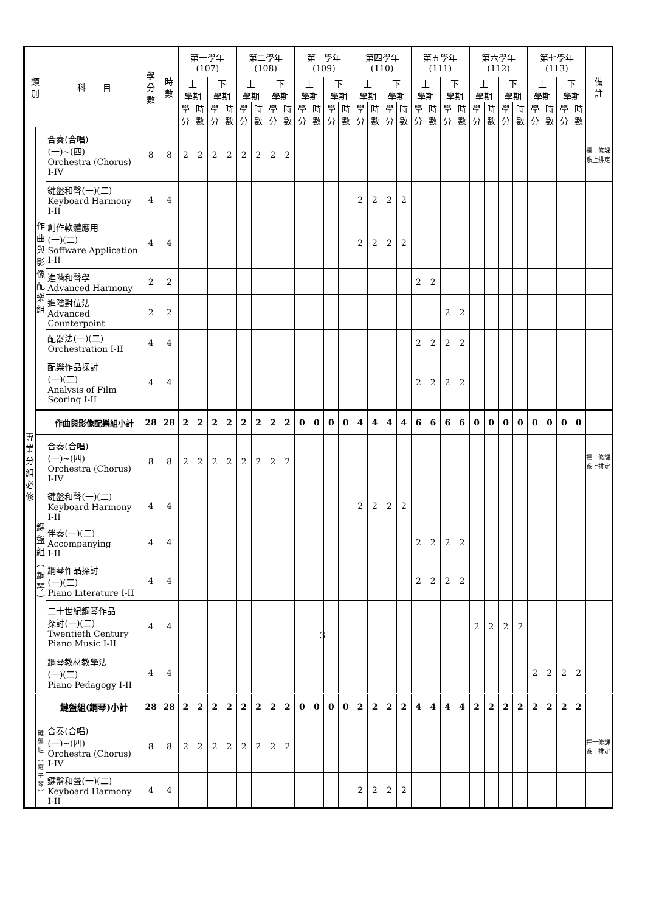| 類 別 | | 科 目 | 學 分 數 | 時 數 | 第一學年 (107) | | | | 第二學年 (108) | | | | 第三學年 (109) | | | | 第四學年 (110) | | | | 第五學年 (111) | | | | 第六學年 (112) | | | | 第七學年 (113) | | | | 備 註 |
| --- | --- | --- | --- | --- | --- | --- | --- | --- | --- | --- | --- | --- | --- | --- | --- | --- | --- | --- | --- | --- | --- | --- | --- | --- | --- | --- | --- | --- | --- | --- | --- | --- | --- |
| | | | | | 上 學期 | | 下 學期 | | 上 學期 | | 下 學期 | | 上 學期 | | 下 學期 | | 上 學期 | | 下 學期 | | 上 學期 | | 下 學期 | | 上 學期 | | 下 學期 | | 上 學期 | | 下 學期 | | |
| | | | | | 學分 | 時數 | 學分 | 時數 | 學分 | 時數 | 學分 | 時數 | 學分 | 時數 | 學分 | 時數 | 學分 | 時數 | 學分 | 時數 | 學分 | 時數 | 學分 | 時數 | 學分 | 時數 | 學分 | 時數 | 學分 | 時數 | 學分 | 時數 | |
| 專 業 分 組 必 修 | 作 曲 與 影 像 配 樂 組 | 合奏(合唱) (一)~(四) Orchestra (Chorus) I-IV | 8 | 8 | 2 | 2 | 2 | 2 | 2 | 2 | 2 | 2 | | | | | | | | | | | | | | | | | | | | | 擇一修課系上排定 |
| | | 鍵盤和聲(一)(二) Keyboard Harmony I-II | 4 | 4 | | | | | | | | | | | | | 2 | 2 | 2 | 2 | | | | | | | | | | | | | |
| | | 創作軟體應用 (一)(二) Soffware Application I-II | 4 | 4 | | | | | | | | | | | | | 2 | 2 | 2 | 2 | | | | | | | | | | | | | |
| | | 進階和聲學 Advanced Harmony | 2 | 2 | | | | | | | | | | | | | | | | | 2 | 2 | | | | | | | | | | | |
| | | 進階對位法 Advanced Counterpoint | 2 | 2 | | | | | | | | | | | | | | | | | | | 2 | 2 | | | | | | | | | |
| | | 配器法(一)(二) Orchestration I-II | 4 | 4 | | | | | | | | | | | | | | | | | 2 | 2 | 2 | 2 | | | | | | | | | |
| | | 配樂作品探討 (一)(二) Analysis of Film Scoring I-II | 4 | 4 | | | | | | | | | | | | | | | | | 2 | 2 | 2 | 2 | | | | | | | | | |
| | | 作曲與影像配樂組小計 | 28 | 28 | 2 | 2 | 2 | 2 | 2 | 2 | 2 | 2 | 0 | 0 | 0 | 0 | 4 | 4 | 4 | 4 | 6 | 6 | 6 | 6 | 0 | 0 | 0 | 0 | 0 | 0 | 0 | 0 | |
| | 鍵 盤 組 ︵ 鋼 琴 ︶ | 合奏(合唱) (一)~(四) Orchestra (Chorus) I-IV | 8 | 8 | 2 | 2 | 2 | 2 | 2 | 2 | 2 | 2 | | | | | | | | | | | | | | | | | | | | | 擇一修課系上排定 |
| | | 鍵盤和聲(一)(二) Keyboard Harmony I-II | 4 | 4 | | | | | | | | | | | | | 2 | 2 | 2 | 2 | | | | | | | | | | | | | |
| | | 伴奏(一)(二) Accompanying I-II | 4 | 4 | | | | | | | | | | | | | | | | | 2 | 2 | 2 | 2 | | | | | | | | | |
| | | 鋼琴作品探討 (一)(二) Piano Literature I-II | 4 | 4 | | | | | | | | | | | | | | | | | 2 | 2 | 2 | 2 | | | | | | | | | |
| | | 二十世紀鋼琴作品 探討(一)(二) Twentieth Century Piano Music I-II | 4 | 4 | | | | | | | | | | | | | | | | | | | | | 2 | 2 | 2 | 2 | | | | | |
| | | 鋼琴教材教學法 (一)(二) Piano Pedagogy I-II | 4 | 4 | | | | | | | | | | | | | | | | | | | | | | | | | 2 | 2 | 2 | 2 | |
| | | 鍵盤組(鋼琴)小計 | 28 | 28 | 2 | 2 | 2 | 2 | 2 | 2 | 2 | 2 | 0 | 0 | 0 | 0 | 2 | 2 | 2 | 2 | 4 | 4 | 4 | 4 | 2 | 2 | 2 | 2 | 2 | 2 | 2 | 2 | |
| | 鍵 盤 組 ︵ 電 子 琴 ︶ | 合奏(合唱) (一)~(四) Orchestra (Chorus) I-IV | 8 | 8 | 2 | 2 | 2 | 2 | 2 | 2 | 2 | 2 | | | | | | | | | | | | | | | | | | | | | 擇一修課系上排定 |
| | | 鍵盤和聲(一)(二) Keyboard Harmony I-II | 4 | 4 | | | | | | | | | | | | | 2 | 2 | 2 | 2 | | | | | | | | | | | | | |
3